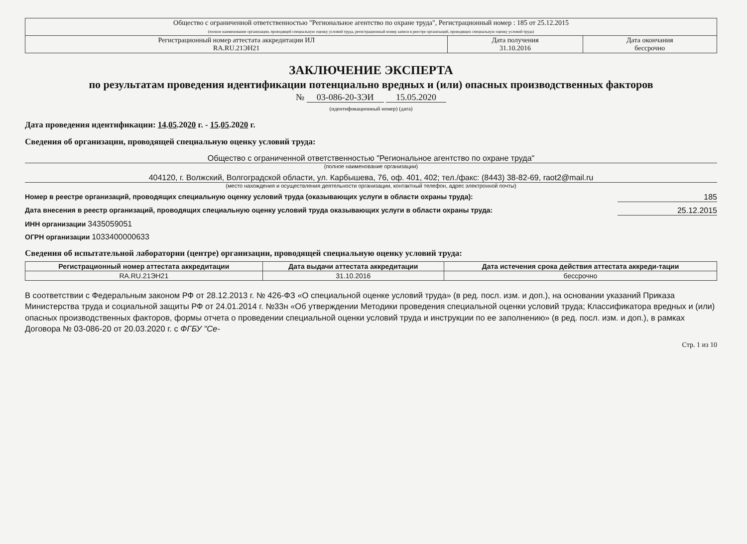| Общество с ограниченной ответственностью "Региональное агентство по охране труда", Регистрационный номер : 185 от 25.12.2015 (полное наименование организации, проводящей специальную оценку условий труда, регистрационный номер записи в реестре организаций, проводящих специальную оценку условий труда) | | |
| Регистрационный номер аттестата аккредитации ИЛ RA.RU.21ЭН21 | Дата получения 31.10.2016 | Дата окончания бессрочно |
ЗАКЛЮЧЕНИЕ ЭКСПЕРТА
по результатам проведения идентификации потенциально вредных и (или) опасных производственных факторов
№ 03-086-20-ЗЭИ 15.05.2020
(идентификационный номер) (дата)
Дата проведения идентификации: 14.05.2020 г. - 15.05.2020 г.
Сведения об организации, проводящей специальную оценку условий труда:
Общество с ограниченной ответственностью "Региональное агентство по охране труда"
(полное наименование организации)
404120, г. Волжский, Волгоградской области, ул. Карбышева, 76, оф. 401, 402; тел./факс: (8443) 38-82-69, raot2@mail.ru
(место нахождения и осуществления деятельности организации, контактный телефон, адрес электронной почты)
Номер в реестре организаций, проводящих специальную оценку условий труда (оказывающих услуги в области охраны труда): 185
Дата внесения в реестр организаций, проводящих специальную оценку условий труда оказывающих услуги в области охраны труда: 25.12.2015
ИНН организации 3435059051
ОГРН организации 1033400000633
Сведения об испытательной лаборатории (центре) организации, проводящей специальную оценку условий труда:
| Регистрационный номер аттестата аккредитации | Дата выдачи аттестата аккредитации | Дата истечения срока действия аттестата аккреди-тации |
| --- | --- | --- |
| RA.RU.21ЭН21 | 31.10.2016 | бессрочно |
В соответствии с Федеральным законом РФ от 28.12.2013 г. № 426-ФЗ «О специальной оценке условий труда» (в ред. посл. изм. и доп.), на основании указаний Приказа Министерства труда и социальной защиты РФ от 24.01.2014 г. №33н «Об утверждении Методики проведения специальной оценки условий труда; Классификатора вредных и (или) опасных производственных факторов, формы отчета о проведении специальной оценки условий труда и инструкции по ее заполнению» (в ред. посл. изм. и доп.), в рамках Договора № 03-086-20 от 20.03.2020 г. с ФГБУ "Се-
Стр. 1 из 10